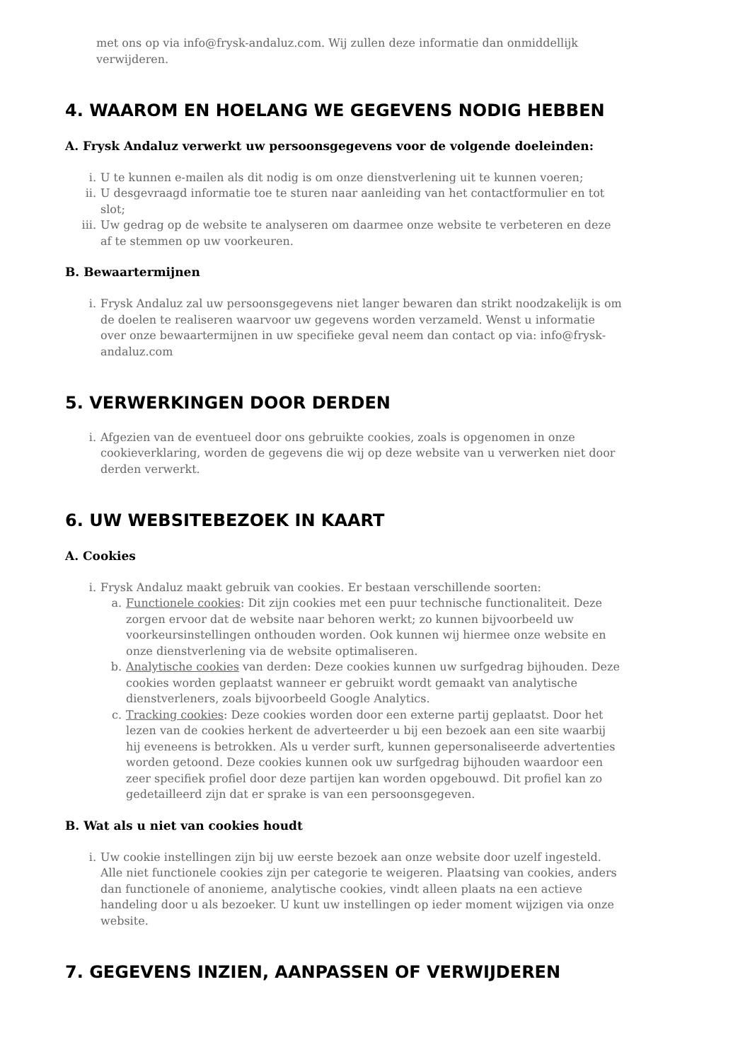met ons op via info@frysk-andaluz.com. Wij zullen deze informatie dan onmiddellijk verwijderen.
4. WAAROM EN HOELANG WE GEGEVENS NODIG HEBBEN
A. Frysk Andaluz verwerkt uw persoonsgegevens voor de volgende doeleinden:
i. U te kunnen e-mailen als dit nodig is om onze dienstverlening uit te kunnen voeren;
ii. U desgevraagd informatie toe te sturen naar aanleiding van het contactformulier en tot slot;
iii. Uw gedrag op de website te analyseren om daarmee onze website te verbeteren en deze af te stemmen op uw voorkeuren.
B. Bewaartermijnen
i. Frysk Andaluz zal uw persoonsgegevens niet langer bewaren dan strikt noodzakelijk is om de doelen te realiseren waarvoor uw gegevens worden verzameld. Wenst u informatie over onze bewaartermijnen in uw specifieke geval neem dan contact op via: info@frysk-andaluz.com
5. VERWERKINGEN DOOR DERDEN
i. Afgezien van de eventueel door ons gebruikte cookies, zoals is opgenomen in onze cookieverklaring, worden de gegevens die wij op deze website van u verwerken niet door derden verwerkt.
6. UW WEBSITEBEZOEK IN KAART
A. Cookies
i. Frysk Andaluz maakt gebruik van cookies. Er bestaan verschillende soorten:
a. Functionele cookies: Dit zijn cookies met een puur technische functionaliteit. Deze zorgen ervoor dat de website naar behoren werkt; zo kunnen bijvoorbeeld uw voorkeursinstellingen onthouden worden. Ook kunnen wij hiermee onze website en onze dienstverlening via de website optimaliseren.
b. Analytische cookies van derden: Deze cookies kunnen uw surfgedrag bijhouden. Deze cookies worden geplaatst wanneer er gebruikt wordt gemaakt van analytische dienstverleners, zoals bijvoorbeeld Google Analytics.
c. Tracking cookies: Deze cookies worden door een externe partij geplaatst. Door het lezen van de cookies herkent de adverteerder u bij een bezoek aan een site waarbij hij eveneens is betrokken. Als u verder surft, kunnen gepersonaliseerde advertenties worden getoond. Deze cookies kunnen ook uw surfgedrag bijhouden waardoor een zeer specifiek profiel door deze partijen kan worden opgebouwd. Dit profiel kan zo gedetailleerd zijn dat er sprake is van een persoonsgegeven.
B. Wat als u niet van cookies houdt
i. Uw cookie instellingen zijn bij uw eerste bezoek aan onze website door uzelf ingesteld. Alle niet functionele cookies zijn per categorie te weigeren. Plaatsing van cookies, anders dan functionele of anonieme, analytische cookies, vindt alleen plaats na een actieve handeling door u als bezoeker. U kunt uw instellingen op ieder moment wijzigen via onze website.
7. GEGEVENS INZIEN, AANPASSEN OF VERWIJDEREN